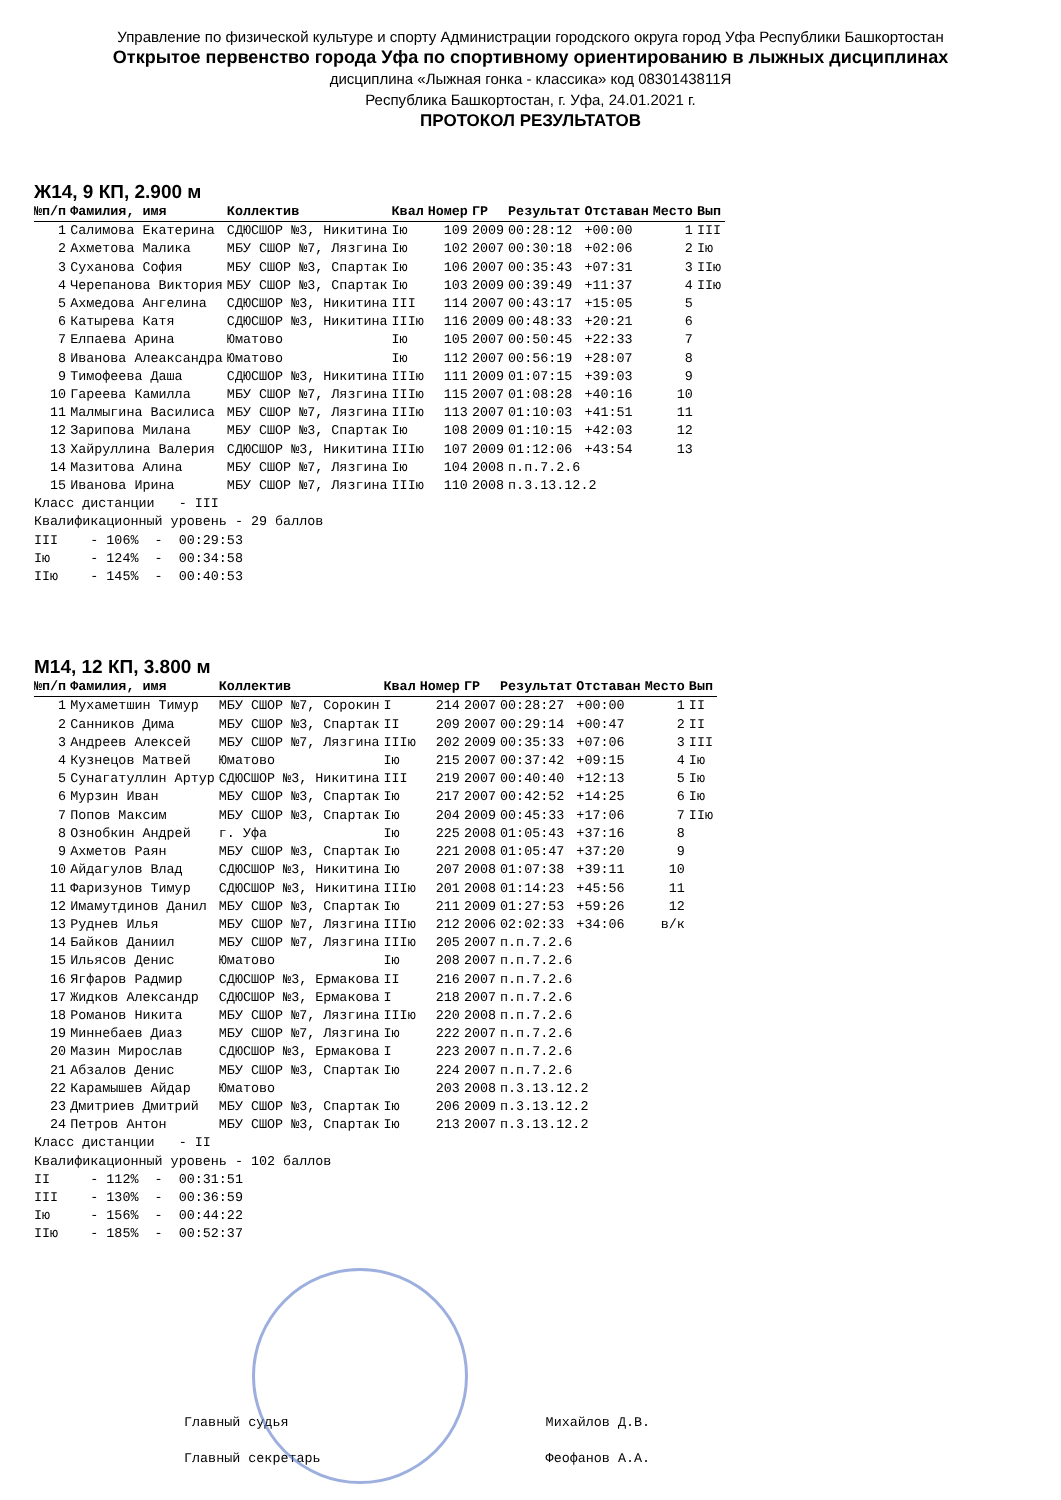Управление по физической культуре и спорту Администрации городского округа город Уфа Республики Башкортостан
Открытое первенство города Уфа по спортивному ориентированию в лыжных дисциплинах
дисциплина «Лыжная гонка - классика» код 0830143811Я
Республика Башкортостан, г. Уфа, 24.01.2021 г.
ПРОТОКОЛ РЕЗУЛЬТАТОВ
Ж14, 9 КП, 2.900 м
| №п/п | Фамилия, имя | Коллектив | Квал | Номер | ГР | Результат | Отставан | Место | Вып |
| --- | --- | --- | --- | --- | --- | --- | --- | --- | --- |
| 1 | Салимова Екатерина | СДЮСШОР №3, Никитина | Iю | 109 | 2009 | 00:28:12 | +00:00 | 1 | III |
| 2 | Ахметова Малика | МБУ СШОР №7, Лязгина | Iю | 102 | 2007 | 00:30:18 | +02:06 | 2 | Iю |
| 3 | Суханова София | МБУ СШОР №3, Спартак | Iю | 106 | 2007 | 00:35:43 | +07:31 | 3 | IIю |
| 4 | Черепанова Виктория | МБУ СШОР №3, Спартак | Iю | 103 | 2009 | 00:39:49 | +11:37 | 4 | IIю |
| 5 | Ахмедова Ангелина | СДЮСШОР №3, Никитина | III | 114 | 2007 | 00:43:17 | +15:05 | 5 | |
| 6 | Катырева Катя | СДЮСШОР №3, Никитина | IIIю | 116 | 2009 | 00:48:33 | +20:21 | 6 | |
| 7 | Елпаева Арина | Юматово | Iю | 105 | 2007 | 00:50:45 | +22:33 | 7 | |
| 8 | Иванова Алеаксандра | Юматово | Iю | 112 | 2007 | 00:56:19 | +28:07 | 8 | |
| 9 | Тимофеева Даша | СДЮСШОР №3, Никитина | IIIю | 111 | 2009 | 01:07:15 | +39:03 | 9 | |
| 10 | Гареева Камилла | МБУ СШОР №7, Лязгина | IIIю | 115 | 2007 | 01:08:28 | +40:16 | 10 | |
| 11 | Малмыгина Василиса | МБУ СШОР №7, Лязгина | IIIю | 113 | 2007 | 01:10:03 | +41:51 | 11 | |
| 12 | Зарипова Милана | МБУ СШОР №3, Спартак | Iю | 108 | 2009 | 01:10:15 | +42:03 | 12 | |
| 13 | Хайруллина Валерия | СДЮСШОР №3, Никитина | IIIю | 107 | 2009 | 01:12:06 | +43:54 | 13 | |
| 14 | Мазитова Алина | МБУ СШОР №7, Лязгина | Iю | 104 | 2008 | п.п.7.2.6 | | | |
| 15 | Иванова Ирина | МБУ СШОР №7, Лязгина | IIIю | 110 | 2008 | п.3.13.12.2 | | | |
Класс дистанции - III Квалификационный уровень - 29 баллов III - 106% - 00:29:53 Iю - 124% - 00:34:58 IIю - 145% - 00:40:53
М14, 12 КП, 3.800 м
| №п/п | Фамилия, имя | Коллектив | Квал | Номер | ГР | Результат | Отставан | Место | Вып |
| --- | --- | --- | --- | --- | --- | --- | --- | --- | --- |
| 1 | Мухаметшин Тимур | МБУ СШОР №7, Сорокин | I | 214 | 2007 | 00:28:27 | +00:00 | 1 | II |
| 2 | Санников Дима | МБУ СШОР №3, Спартак | II | 209 | 2007 | 00:29:14 | +00:47 | 2 | II |
| 3 | Андреев Алексей | МБУ СШОР №7, Лязгина | IIIю | 202 | 2009 | 00:35:33 | +07:06 | 3 | III |
| 4 | Кузнецов Матвей | Юматово | Iю | 215 | 2007 | 00:37:42 | +09:15 | 4 | Iю |
| 5 | Сунагатуллин Артур | СДЮСШОР №3, Никитина | III | 219 | 2007 | 00:40:40 | +12:13 | 5 | Iю |
| 6 | Мурзин Иван | МБУ СШОР №3, Спартак | Iю | 217 | 2007 | 00:42:52 | +14:25 | 6 | Iю |
| 7 | Попов Максим | МБУ СШОР №3, Спартак | Iю | 204 | 2009 | 00:45:33 | +17:06 | 7 | IIю |
| 8 | Ознобкин Андрей | г. Уфа | Iю | 225 | 2008 | 01:05:43 | +37:16 | 8 | |
| 9 | Ахметов Раян | МБУ СШОР №3, Спартак | Iю | 221 | 2008 | 01:05:47 | +37:20 | 9 | |
| 10 | Айдагулов Влад | СДЮСШОР №3, Никитина | Iю | 207 | 2008 | 01:07:38 | +39:11 | 10 | |
| 11 | Фаризунов Тимур | СДЮСШОР №3, Никитина | IIIю | 201 | 2008 | 01:14:23 | +45:56 | 11 | |
| 12 | Имамутдинов Данил | МБУ СШОР №3, Спартак | Iю | 211 | 2009 | 01:27:53 | +59:26 | 12 | |
| 13 | Руднев Илья | МБУ СШОР №7, Лязгина | IIIю | 212 | 2006 | 02:02:33 | +34:06 | в/к | |
| 14 | Байков Даниил | МБУ СШОР №7, Лязгина | IIIю | 205 | 2007 | п.п.7.2.6 | | | |
| 15 | Ильясов Денис | Юматово | Iю | 208 | 2007 | п.п.7.2.6 | | | |
| 16 | Ягфаров Радмир | СДЮСШОР №3, Ермакова | II | 216 | 2007 | п.п.7.2.6 | | | |
| 17 | Жидков Александр | СДЮСШОР №3, Ермакова | I | 218 | 2007 | п.п.7.2.6 | | | |
| 18 | Романов Никита | МБУ СШОР №7, Лязгина | IIIю | 220 | 2008 | п.п.7.2.6 | | | |
| 19 | Миннебаев Диаз | МБУ СШОР №7, Лязгина | Iю | 222 | 2007 | п.п.7.2.6 | | | |
| 20 | Мазин Мирослав | СДЮСШОР №3, Ермакова | I | 223 | 2007 | п.п.7.2.6 | | | |
| 21 | Абзалов Денис | МБУ СШОР №3, Спартак | Iю | 224 | 2007 | п.п.7.2.6 | | | |
| 22 | Карамышев Айдар | Юматово | | 203 | 2008 | п.3.13.12.2 | | | |
| 23 | Дмитриев Дмитрий | МБУ СШОР №3, Спартак | Iю | 206 | 2009 | п.3.13.12.2 | | | |
| 24 | Петров Антон | МБУ СШОР №3, Спартак | Iю | 213 | 2007 | п.3.13.12.2 | | | |
Класс дистанции - II Квалификационный уровень - 102 баллов II - 112% - 00:31:51 III - 130% - 00:36:59 Iю - 156% - 00:44:22 IIю - 185% - 00:52:37
Главный судья Михайлов Д.В.
Главный секретарь Феофанов А.А.